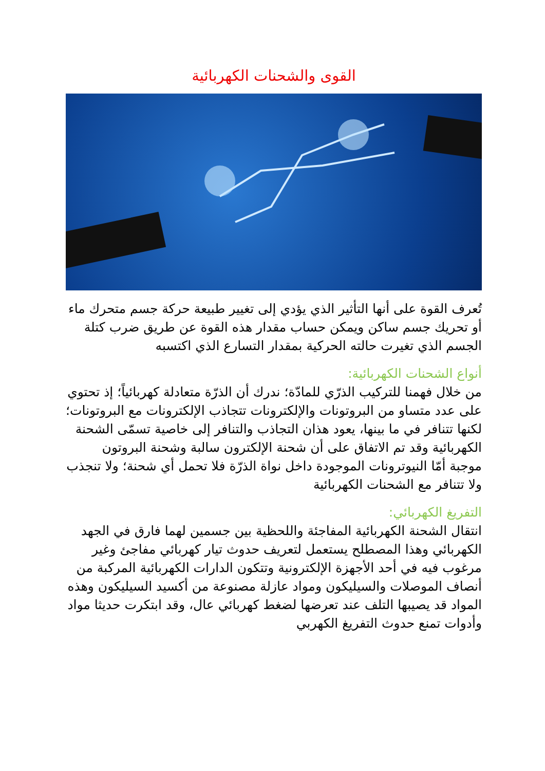القوى والشحنات الكهربائية
تُعرف القوة على أنها التأثير الذي يؤدي إلى تغيير طبيعة حركة جسم متحرك ماء أو تحريك جسم ساكن ويمكن حساب مقدار هذه القوة عن طريق ضرب كتلة الجسم الذي تغيرت حالته الحركية بمقدار التسارع الذي اكتسبه
أنواع الشحنات الكهربائية:
من خلال فهمنا للتركيب الذرّي للمادّة؛ ندرك أن الذرّة متعادلة كهربائياً؛ إذ تحتوي على عدد متساو من البروتونات والإلكترونات تتجاذب الإلكترونات مع البروتونات؛ لكنها تتنافر في ما بينها، يعود هذان التجاذب والتنافر إلى خاصية تسمّى الشحنة الكهربائية وقد تم الاتفاق على أن شحنة الإلكترون سالبة وشحنة البروتون موجبة أمّا النيوترونات الموجودة داخل نواة الذرّة فلا تحمل أي شحنة؛ ولا تنجذب ولا تتنافر مع الشحنات الكهربائية
التفريغ الكهربائي:
انتقال الشحنة الكهربائية المفاجئة واللحظية بين جسمين لهما فارق في الجهد الكهربائي وهذا المصطلح يستعمل لتعريف حدوث تيار كهربائي مفاجئ وغير مرغوب فيه في أحد الأجهزة الإلكترونية وتتكون الدارات الكهربائية المركبة من أنصاف الموصلات والسيليكون ومواد عازلة مصنوعة من أكسيد السيليكون وهذه المواد قد يصيبها التلف عند تعرضها لضغط كهربائي عال، وقد ابتكرت حديثا مواد وأدوات تمنع حدوث التفريغ الكهربي